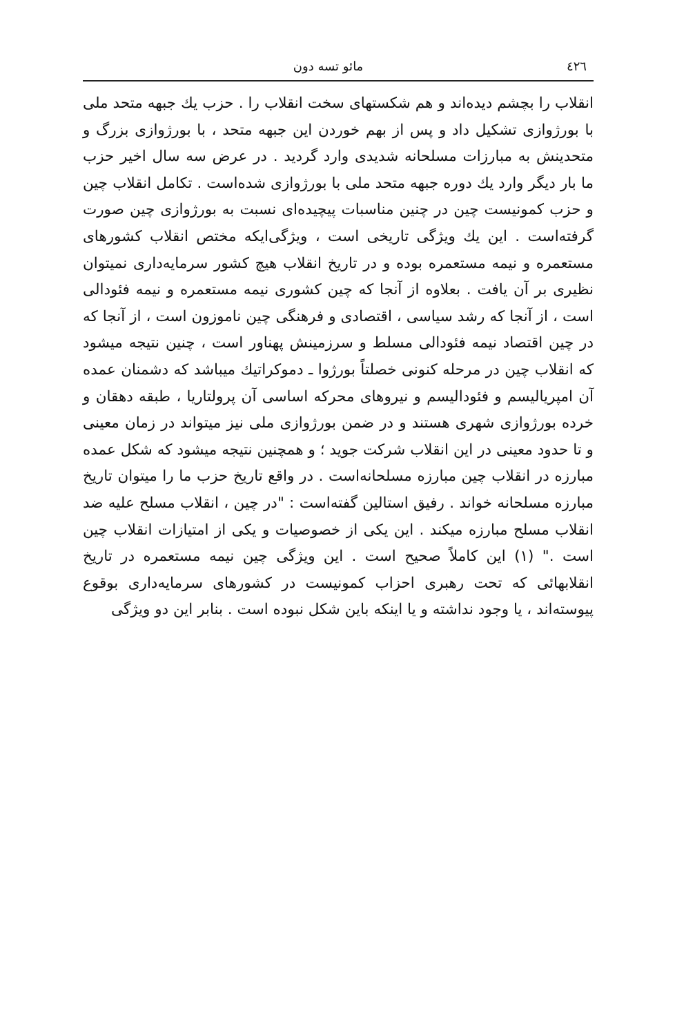٤٢٦ مائو تسه دون
انقلاب را بچشم دیده‌اند و هم شکستهای سخت انقلاب را . حزب یك جبهه متحد ملی با بورژوازی تشکیل داد و پس از بهم خوردن این جبهه متحد ، با بورژوازی بزرگ و متحدینش به مبارزات مسلحانه شدیدی وارد گردید . در عرض سه سال اخیر حزب ما بار دیگر وارد یك دوره جبهه متحد ملی با بورژوازی شده‌است . تکامل انقلاب چین و حزب کمونیست چین در چنین مناسبات پیچیده‌ای نسبت به بورژوازی چین صورت گرفته‌است . این یك ویژگی تاریخی است ، ویژگی‌ایکه مختص انقلاب کشورهای مستعمره و نیمه مستعمره بوده و در تاریخ انقلاب هیچ کشور سرمایه‌داری نمیتوان نظیری بر آن یافت . بعلاوه از آنجا که چین کشوری نیمه مستعمره و نیمه فئودالی است ، از آنجا که رشد سیاسی ، اقتصادی و فرهنگی چین ناموزون است ، از آنجا که در چین اقتصاد نیمه فئودالی مسلط و سرزمینش پهناور است ، چنین نتیجه میشود که انقلاب چین در مرحله کنونی خصلتاً بورژوا ـ دموکراتیك میباشد که دشمنان عمده آن امپریالیسم و فئودالیسم و نیروهای محرکه اساسی آن پرولتاریا ، طبقه دهقان و خرده بورژوازی شهری هستند و در ضمن بورژوازی ملی نیز میتواند در زمان معینی و تا حدود معینی در این انقلاب شرکت جوید ؛ و همچنین نتیجه میشود که شکل عمده مبارزه در انقلاب چین مبارزه مسلحانه‌است . در واقع تاریخ حزب ما را میتوان تاریخ مبارزه مسلحانه خواند . رفیق استالین گفته‌است : "در چین ، انقلاب مسلح علیه ضد انقلاب مسلح مبارزه میکند . این یکی از خصوصیات و یکی از امتیازات انقلاب چین است ." (۱) این کاملاً صحیح است . این ویژگی چین نیمه مستعمره در تاریخ انقلابهائی که تحت رهبری احزاب کمونیست در کشورهای سرمایه‌داری بوقوع پیوسته‌اند ، یا وجود نداشته و یا اینکه باین شکل نبوده است . بنابر این دو ویژگی